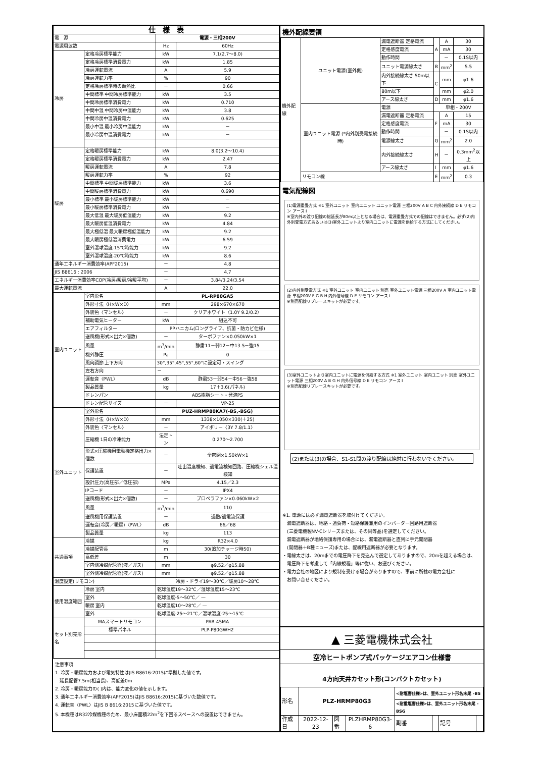| 仕 様 表 | | | |
| --- | --- | --- | --- |
| 電 源 | | 電源・三相200V | |
| 電源周波数 | | Hz | 60Hz |
| 冷房 | 定格冷房標準能力 | kW | 7.1(2.7～8.0) |
| | 定格冷房標準消費電力 | kW | 1.85 |
| | 冷房運転電流 | A | 5.9 |
| | 冷房運転力率 | % | 90 |
| | 定格冷房標準時の顕熱比 | － | 0.66 |
| | 中間標準 中間冷房標準能力 | kW | 3.5 |
| | 中間冷房標準消費電力 | kW | 0.710 |
| | 中間中温 中間冷房中温能力 | kW | 3.8 |
| | 中間冷房中温消費電力 | kW | 0.625 |
| | 最小中温 最小冷房中温能力 | kW | － |
| | 最小冷房中温消費電力 | kW | － |
| 暖房 | 定格暖房標準能力 | kW | 8.0(3.2～10.4) |
| | 定格暖房標準消費電力 | kW | 2.47 |
| | 暖房運転電流 | A | 7.8 |
| | 暖房運転力率 | % | 92 |
| | 中間標準 中間暖房標準能力 | kW | 3.6 |
| | 中間暖房標準消費電力 | kW | 0.690 |
| | 最小標準 最小暖房標準能力 | kW | － |
| | 最小暖房標準消費電力 | kW | － |
| | 最大低温 最大暖房低温能力 | kW | 9.2 |
| | 最大暖房低温消費電力 | kW | 4.84 |
| | 最大極低温 最大暖房極低温能力 | kW | 9.2 |
| | 最大暖房極低温消費電力 | kW | 6.59 |
| | 室外湿球温度-15℃時能力 | kW | 9.2 |
| | 室外湿球温度-20℃時能力 | kW | 8.6 |
| 通年エネルギー消費効率(APF2015) | | － | 4.8 |
| JIS B8616 : 2006 | | － | 4.7 |
| エネルギー消費効率COP(冷房/暖房/冷暖平均) | | － | 3.84/3.24/3.54 |
| 最大運転電流 | | A | 22.0 |
| 室内ユニット | 室内形名 | PL-RP80GA5 | |
| | 外形寸法〈H×W×D〉 | mm | 298×670×670 |
| | 外装色〈マンセル〉 | － | クリアホワイト〈1.0Y 9.2/0.2〉 |
| | 補助電気ヒーター | kW | 組込不可 |
| | エアフィルター | PPハニカム(ロングライフ、抗菌・防カビ仕様) | |
| | 送風機(形式×出力×個数) | － | ターボファン×0.050kW×1 |
| | 風量 | m<sup>3</sup>/min | 静粛11－弱12－中13.5－強15 |
| | 機外静圧 | Pa | 0 |
| | 風向調節 上下方向 | 30°,35°,45°,55°,60°に設定可・スイング | |
| | 左右方向 | － | |
| | 運転音〈PWL〉 | dB | 静粛53－弱54－中56－強58 |
| | 製品質量 | kg | 17＋3.6(パネル) |
| | ドレンパン | ABS樹脂シート・発泡PS | |
| | ドレン配管サイズ | － | VP-25 |
| 室外ユニット | 室外形名 | PUZ-HRMP80KA7(-BS,-BSG) | |
| | 外形寸法〈H×W×D〉 | mm | 1338×1050×330(＋25) |
| | 外装色〈マンセル〉 | － | アイボリー〈3Y 7.8/1.1〉 |
| | 圧縮機 1日の冷凍能力 | 法定トン | 0.270～2.700 |
| | 形式×圧縮機用電動機定格出力×個数 | － | 全密閉×1.50kW×1 |
| | 保護装置 | － | 吐出温度検知、過電流検知回路、圧縮機シェル温検知 |
| | 設計圧力(高圧部／低圧部) | MPa | 4.15／2.3 |
| | IPコード | － | IPX4 |
| | 送風機(形式×出力×個数) | － | プロペラファン×0.060kW×2 |
| | 風量 | m<sup>3</sup>/min | 110 |
| | 送風機用保護装置 | － | 過熱/過電流保護 |
| | 運転音(冷房／暖房)〈PWL〉 | dB | 66／68 |
| | 製品質量 | kg | 113 |
| 共通事項 | 冷媒 | kg | R32×4.0 |
| | 冷媒配管長 | m | 30(追加チャージ時50) |
| | 高低差 | m | 30 |
| | 室内側冷媒配管径(液／ガス) | mm | φ9.52／φ15.88 |
| | 室外側冷媒配管径(液／ガス) | mm | φ9.52／φ15.88 |
| 温度設定(リモコン) | | 冷房・ドライ19～30℃／暖房10～28℃ | |
| 使用温度範囲 | 冷房 室内 | 乾球温度19～32℃／湿球温度15～23℃ | |
| | 室外 | 乾球温度-5～50℃／ — | |
| | 暖房 室内 | 乾球温度10～28℃／ — | |
| | 室外 | 乾球温度-25～21℃／湿球温度-25～15℃ | |
| セット別売形名 | MAスマートリモコン | PAR-45MA | |
| | 標準パネル | PLP-P80GWH2 | |
注意事項
1. 冷房・暖房能力および電気特性はJIS B8616:2015に準拠した値です。
　延長配管7.5m(相当長)、高低差0m
2. 冷房・暖房能力の( )内は、能力変化の値を示します。
3. 通年エネルギー消費効率(APF2015)はJIS B8616:2015に基づいた数値です。
4. 運転音〈PWL〉はJIS B 8616:2015に基づいた値です。
5. 本機種はR32冷媒機種のため、最小床面積22m<sup>2</sup>を下回るスペースへの設置はできません。
機外配線要領
| 機外配線 | ユニット電源(室外側) | 漏電遮断器 定格電流 | A | A | 30 |
| | | 定格感度電流 | | mA | 30 |
| | | 動作時間 | | － | 0.1S以内 |
| | | ユニット電源線太さ | B | mm<sup>2</sup> | 5.5 |
| | | 内外接続線太さ 50m以下 | C | mm | φ1.6 |
| | | 80m以下 | | mm | φ2.0 |
| | | アース線太さ | D | mm | φ1.6 |
| | 室内ユニット電源 (*内外別受電接続時) | 電源 | 単相・200V | | |
| | | 漏電遮断器 定格電流 | F | A | 15 |
| | | 定格感度電流 | | mA | 30 |
| | | 動作時間 | | － | 0.1S以内 |
| | | 電源線太さ | G | mm<sup>2</sup> | 2.0 |
| | | 内外接続線太さ | H | － | 0.3mm<sup>2</sup>以上 |
| | | アース線太さ | I | mm | φ1.6 |
| | リモコン線 | | E | mm<sup>2</sup> | 0.3 |
電気配線図
(1)電源重畳方式 ※1 室外ユニット 室内ユニット ユニット電源 三相200V A B C 内外接続線 D E リモコン アース I
※室内外の渡り配線の総延長が80m以上となる場合は、電源重畳方式での配線はできません。必ず(2)内外別受電方式あるいは(3)室外ユニットより室内ユニットに電源を供給する方式にしてください。
(2)内外別受電方式 ※1 室外ユニット 室内ユニット 別売 室外ユニット電源 三相200V A 室内ユニット電源 単相200V F G B H 内外信号線 D E リモコン アース I
※別売配線リプレースキットが必要です。
(3)室外ユニットより室内ユニットに電源を供給する方式 ※1 室外ユニット 室内ユニット 別売 室外ユニット電源 三相200V A B G H 内外信号線 D E リモコン アース I
※別売配線リプレースキットが必要です。
(2)または(3)の場合、S1-S1間の渡り配線は絶対に行わないでください。
※1. 電源には必ず漏電遮断器を取付けてください。
　漏電遮断器は、地絡・過負荷・短絡保護兼用のインバーター回路用遮断器
　(三菱電機製NV-Cシリーズまたは、その同等品)を選定してください。
　漏電遮断器が地絡保護専用の場合には、漏電遮断器と直列に手元開閉器
　(開閉器＋B種ヒューズ)または、配線用遮断器が必要となります。
・電線太さは、20mまでの電圧降下を見込んで選定してありますので、20mを超える場合は、
　電圧降下を考慮して「内線規程」等に従い、お選びください。
・電力会社の地区により規制を受ける場合がありますので、事前に所轄の電力会社に
　お問い合せください。
▲ 三菱電機株式会社
空冷ヒートポンプ式パッケージエアコン仕様書
4方向天井カセット形(コンパクトカセット)
| 形名 | PLZ-HRMP80G3 | | | <耐塩害仕様>は、室外ユニット形名末尾 -BS | | | |
| | | | | <耐重塩害仕様>は、室外ユニット形名末尾 -BSG | | | |
| 作成日 | 2022-12-23 | 図番 | PLZHRMP80G3-6 | 副番 | | 記号 | |